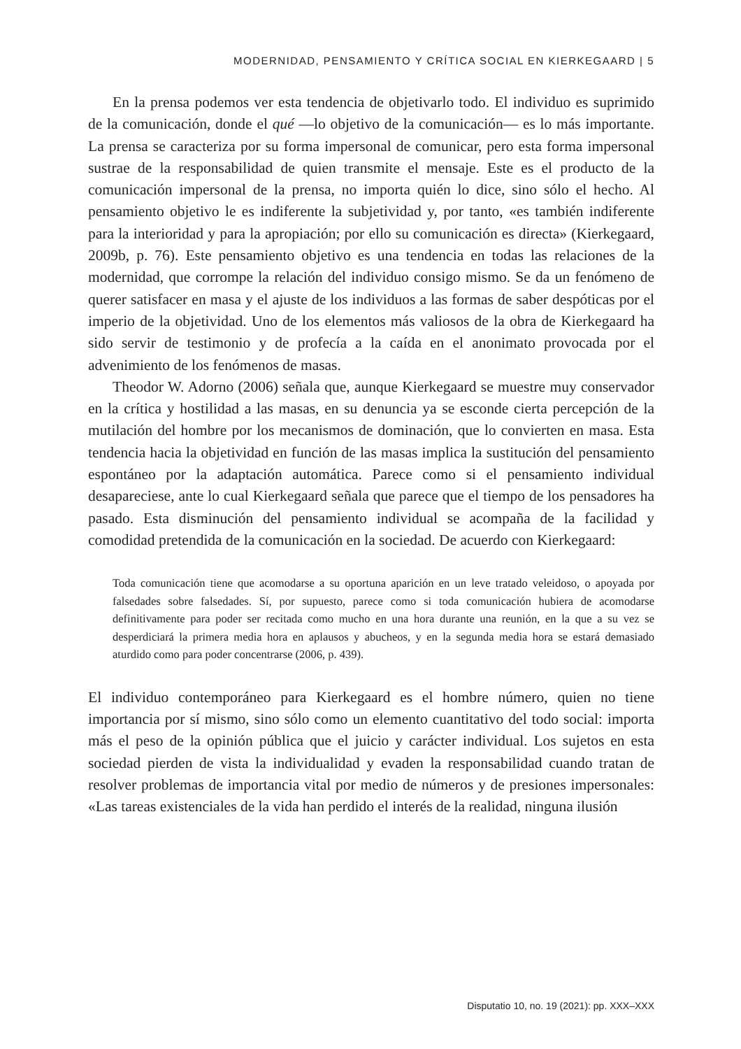MODERNIDAD, PENSAMIENTO Y CRÍTICA SOCIAL EN KIERKEGAARD | 5
En la prensa podemos ver esta tendencia de objetivarlo todo. El individuo es suprimido de la comunicación, donde el qué —lo objetivo de la comunicación— es lo más importante. La prensa se caracteriza por su forma impersonal de comunicar, pero esta forma impersonal sustrae de la responsabilidad de quien transmite el mensaje. Este es el producto de la comunicación impersonal de la prensa, no importa quién lo dice, sino sólo el hecho. Al pensamiento objetivo le es indiferente la subjetividad y, por tanto, «es también indiferente para la interioridad y para la apropiación; por ello su comunicación es directa» (Kierkegaard, 2009b, p. 76). Este pensamiento objetivo es una tendencia en todas las relaciones de la modernidad, que corrompe la relación del individuo consigo mismo. Se da un fenómeno de querer satisfacer en masa y el ajuste de los individuos a las formas de saber despóticas por el imperio de la objetividad. Uno de los elementos más valiosos de la obra de Kierkegaard ha sido servir de testimonio y de profecía a la caída en el anonimato provocada por el advenimiento de los fenómenos de masas.
Theodor W. Adorno (2006) señala que, aunque Kierkegaard se muestre muy conservador en la crítica y hostilidad a las masas, en su denuncia ya se esconde cierta percepción de la mutilación del hombre por los mecanismos de dominación, que lo convierten en masa. Esta tendencia hacia la objetividad en función de las masas implica la sustitución del pensamiento espontáneo por la adaptación automática. Parece como si el pensamiento individual desapareciese, ante lo cual Kierkegaard señala que parece que el tiempo de los pensadores ha pasado. Esta disminución del pensamiento individual se acompaña de la facilidad y comodidad pretendida de la comunicación en la sociedad. De acuerdo con Kierkegaard:
Toda comunicación tiene que acomodarse a su oportuna aparición en un leve tratado veleidoso, o apoyada por falsedades sobre falsedades. Sí, por supuesto, parece como si toda comunicación hubiera de acomodarse definitivamente para poder ser recitada como mucho en una hora durante una reunión, en la que a su vez se desperdiciará la primera media hora en aplausos y abucheos, y en la segunda media hora se estará demasiado aturdido como para poder concentrarse (2006, p. 439).
El individuo contemporáneo para Kierkegaard es el hombre número, quien no tiene importancia por sí mismo, sino sólo como un elemento cuantitativo del todo social: importa más el peso de la opinión pública que el juicio y carácter individual. Los sujetos en esta sociedad pierden de vista la individualidad y evaden la responsabilidad cuando tratan de resolver problemas de importancia vital por medio de números y de presiones impersonales: «Las tareas existenciales de la vida han perdido el interés de la realidad, ninguna ilusión
Disputatio 10, no. 19 (2021): pp. XXX–XXX